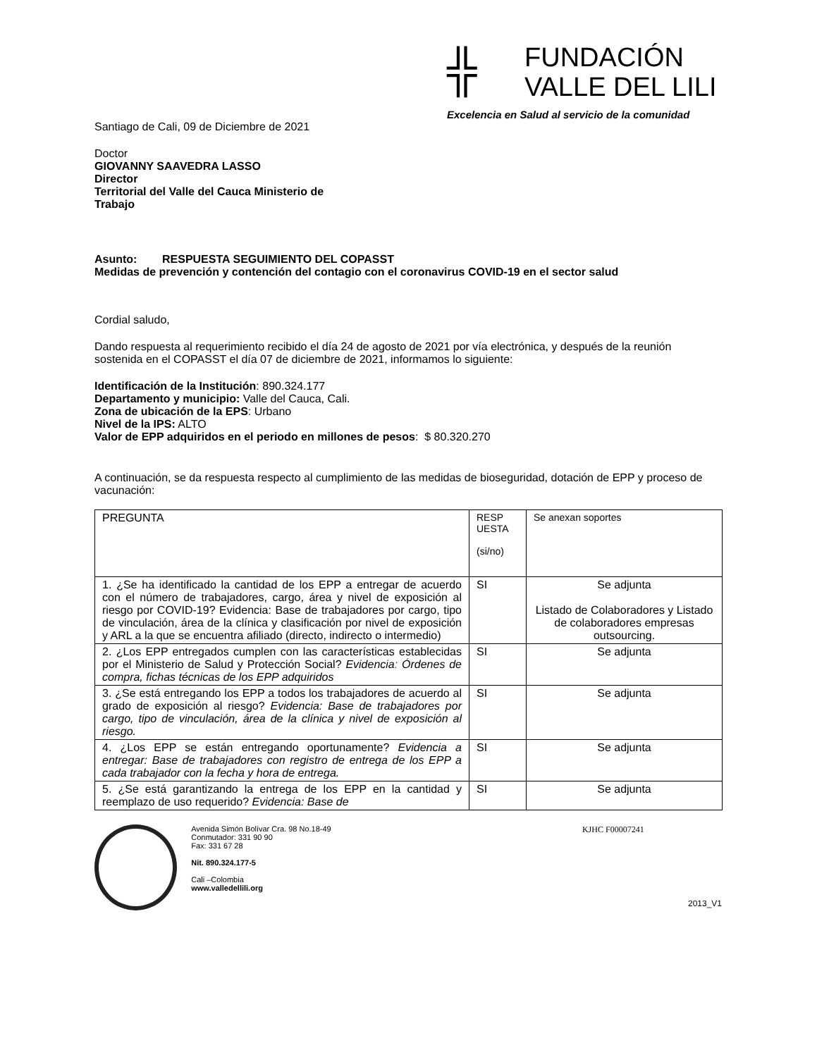╬ FUNDACIÓN
VALLE DEL LILI
Excelencia en Salud al servicio de la comunidad
Santiago de Cali, 09 de Diciembre de 2021
Doctor
GIOVANNY SAAVEDRA LASSO
Director
Territorial del Valle del Cauca Ministerio de
Trabajo
Asunto: RESPUESTA SEGUIMIENTO DEL COPASST
Medidas de prevención y contención del contagio con el coronavirus COVID-19 en el sector salud
Cordial saludo,
Dando respuesta al requerimiento recibido el día 24 de agosto de 2021 por vía electrónica, y después de la reunión sostenida en el COPASST el día 07 de diciembre de 2021, informamos lo siguiente:
Identificación de la Institución: 890.324.177
Departamento y municipio: Valle del Cauca, Cali.
Zona de ubicación de la EPS: Urbano
Nivel de la IPS: ALTO
Valor de EPP adquiridos en el periodo en millones de pesos: $ 80.320.270
A continuación, se da respuesta respecto al cumplimiento de las medidas de bioseguridad, dotación de EPP y proceso de vacunación:
| PREGUNTA | RESP UESTA (si/no) | Se anexan soportes |
| 1. ¿Se ha identificado la cantidad de los EPP a entregar de acuerdo con el número de trabajadores, cargo, área y nivel de exposición al riesgo por COVID-19? Evidencia: Base de trabajadores por cargo, tipo de vinculación, área de la clínica y clasificación por nivel de exposición y ARL a la que se encuentra afiliado (directo, indirecto o intermedio) | SI | Se adjunta Listado de Colaboradores y Listado de colaboradores empresas outsourcing. |
| 2. ¿Los EPP entregados cumplen con las características establecidas por el Ministerio de Salud y Protección Social? Evidencia : Órdenes de compra, fichas técnicas de los EPP adquiridos | SI | Se adjunta |
| 3. ¿Se está entregando los EPP a todos los trabajadores de acuerdo al grado de exposición al riesgo? Evidencia: Base de trabajadores por cargo, tipo de vinculación, área de la clínica y nivel de exposición al riesgo. | SI | Se adjunta |
| 4. ¿Los EPP se están entregando oportunamente? Evidencia a entregar: Base de trabajadores con registro de entrega de los EPP a cada trabajador con la fecha y hora de entrega. | SI | Se adjunta |
| 5. ¿Se está garantizando la entrega de los EPP en la cantidad y reemplazo de uso requerido? Evidencia: Base de | SI | Se adjunta |
Avenida Simón Bolívar Cra. 98 No.18-49
Conmutador: 331 90 90
Fax: 331 67 28
Nit. 890.324.177-5
Cali –Colombia
www.valledellili.org
KJHC F00007241
2013_V1